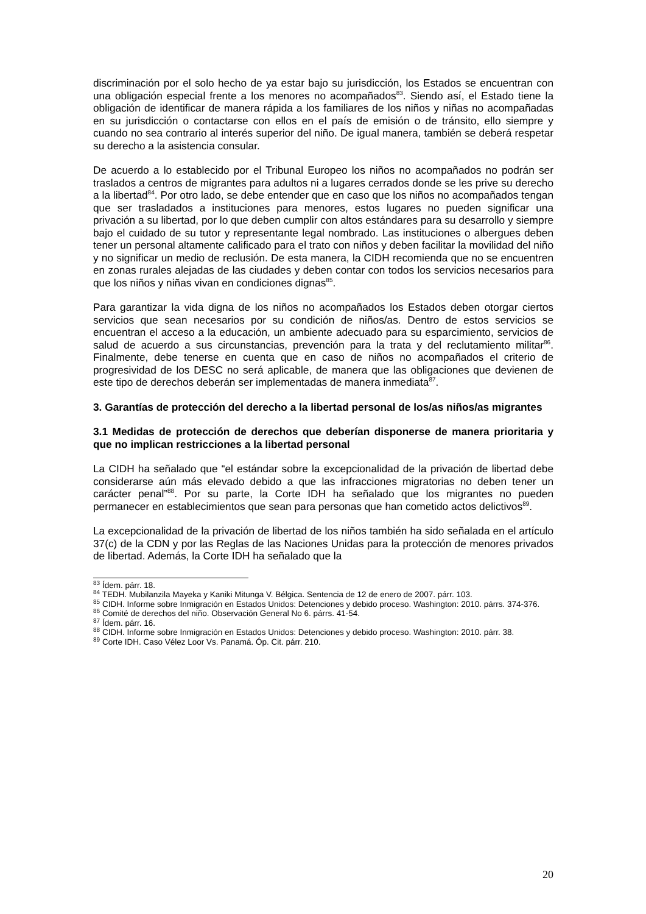discriminación por el solo hecho de ya estar bajo su jurisdicción, los Estados se encuentran con una obligación especial frente a los menores no acompañados<sup>83</sup>. Siendo así, el Estado tiene la obligación de identificar de manera rápida a los familiares de los niños y niñas no acompañadas en su jurisdicción o contactarse con ellos en el país de emisión o de tránsito, ello siempre y cuando no sea contrario al interés superior del niño. De igual manera, también se deberá respetar su derecho a la asistencia consular.
De acuerdo a lo establecido por el Tribunal Europeo los niños no acompañados no podrán ser traslados a centros de migrantes para adultos ni a lugares cerrados donde se les prive su derecho a la libertad<sup>84</sup>. Por otro lado, se debe entender que en caso que los niños no acompañados tengan que ser trasladados a instituciones para menores, estos lugares no pueden significar una privación a su libertad, por lo que deben cumplir con altos estándares para su desarrollo y siempre bajo el cuidado de su tutor y representante legal nombrado. Las instituciones o albergues deben tener un personal altamente calificado para el trato con niños y deben facilitar la movilidad del niño y no significar un medio de reclusión. De esta manera, la CIDH recomienda que no se encuentren en zonas rurales alejadas de las ciudades y deben contar con todos los servicios necesarios para que los niños y niñas vivan en condiciones dignas<sup>85</sup>.
Para garantizar la vida digna de los niños no acompañados los Estados deben otorgar ciertos servicios que sean necesarios por su condición de niños/as. Dentro de estos servicios se encuentran el acceso a la educación, un ambiente adecuado para su esparcimiento, servicios de salud de acuerdo a sus circunstancias, prevención para la trata y del reclutamiento militar<sup>86</sup>. Finalmente, debe tenerse en cuenta que en caso de niños no acompañados el criterio de progresividad de los DESC no será aplicable, de manera que las obligaciones que devienen de este tipo de derechos deberán ser implementadas de manera inmediata<sup>87</sup>.
3. Garantías de protección del derecho a la libertad personal de los/as niños/as migrantes
3.1 Medidas de protección de derechos que deberían disponerse de manera prioritaria y que no implican restricciones a la libertad personal
La CIDH ha señalado que “el estándar sobre la excepcionalidad de la privación de libertad debe considerarse aún más elevado debido a que las infracciones migratorias no deben tener un carácter penal”<sup>88</sup>. Por su parte, la Corte IDH ha señalado que los migrantes no pueden permanecer en establecimientos que sean para personas que han cometido actos delictivos<sup>89</sup>.
La excepcionalidad de la privación de libertad de los niños también ha sido señalada en el artículo 37(c) de la CDN y por las Reglas de las Naciones Unidas para la protección de menores privados de libertad. Además, la Corte IDH ha señalado que la
<sup>83</sup> Ídem. párr. 18.
<sup>84</sup> TEDH. Mubilanzila Mayeka y Kaniki Mitunga V. Bélgica. Sentencia de 12 de enero de 2007. párr. 103.
<sup>85</sup> CIDH. Informe sobre Inmigración en Estados Unidos: Detenciones y debido proceso. Washington: 2010. párrs. 374-376.
<sup>86</sup> Comité de derechos del niño. Observación General No 6. párrs. 41-54.
<sup>87</sup> Ídem. párr. 16.
<sup>88</sup> CIDH. Informe sobre Inmigración en Estados Unidos: Detenciones y debido proceso. Washington: 2010. párr. 38.
<sup>89</sup> Corte IDH. Caso Vélez Loor Vs. Panamá. Óp. Cit. párr. 210.
20